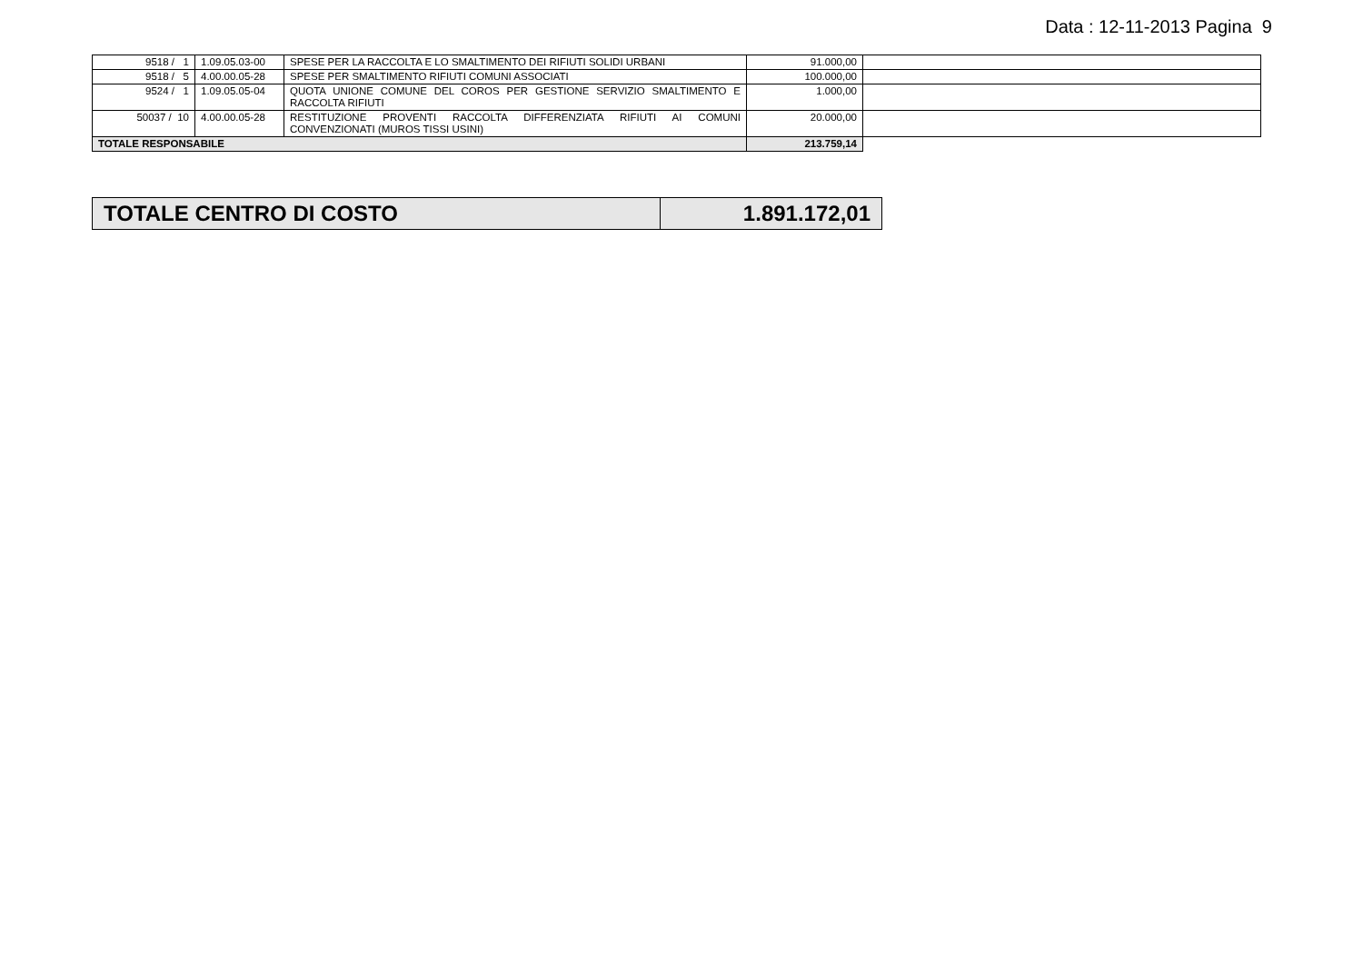Data : 12-11-2013 Pagina 9
| 9518 / 1 | 1.09.05.03-00 | SPESE PER LA RACCOLTA E LO SMALTIMENTO DEI RIFIUTI SOLIDI URBANI | 91.000,00 | |
| 9518 / 5 | 4.00.00.05-28 | SPESE PER SMALTIMENTO RIFIUTI COMUNI ASSOCIATI | 100.000,00 | |
| 9524 / 1 | 1.09.05.05-04 | QUOTA UNIONE COMUNE DEL COROS PER GESTIONE SERVIZIO SMALTIMENTO E RACCOLTA RIFIUTI | 1.000,00 | |
| 50037 / 10 | 4.00.00.05-28 | RESTITUZIONE PROVENTI RACCOLTA DIFFERENZIATA RIFIUTI AI COMUNI CONVENZIONATI (MUROS TISSI USINI) | 20.000,00 | |
| TOTALE RESPONSABILE | | | 213.759,14 | |
| TOTALE CENTRO DI COSTO | 1.891.172,01 |